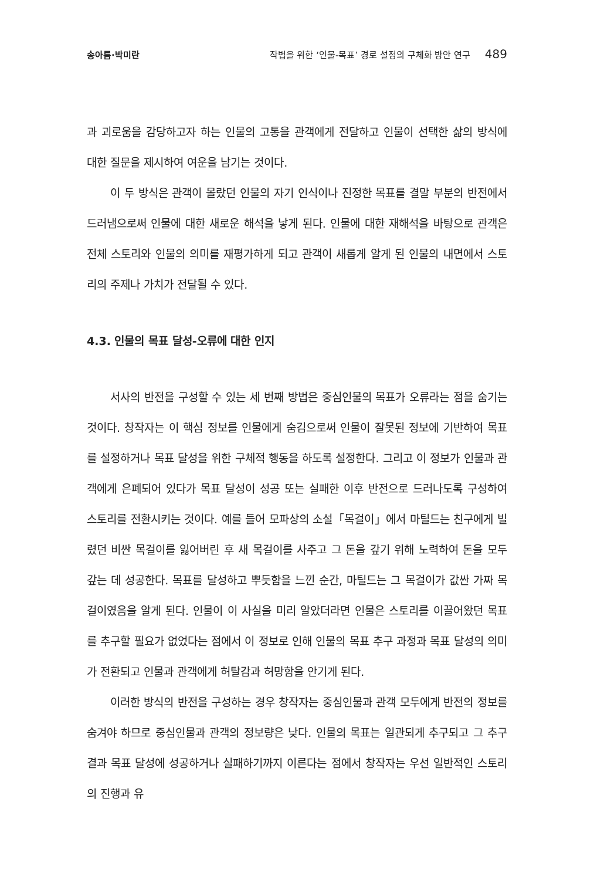송아름·박미란 작법을 위한 ‘인물-목표’ 경로 설정의 구체화 방안 연구 489
과 괴로움을 감당하고자 하는 인물의 고통을 관객에게 전달하고 인물이 선택한 삶의 방식에 대한 질문을 제시하여 여운을 남기는 것이다.
이 두 방식은 관객이 몰랐던 인물의 자기 인식이나 진정한 목표를 결말 부분의 반전에서 드러냄으로써 인물에 대한 새로운 해석을 낳게 된다. 인물에 대한 재해석을 바탕으로 관객은 전체 스토리와 인물의 의미를 재평가하게 되고 관객이 새롭게 알게 된 인물의 내면에서 스토리의 주제나 가치가 전달될 수 있다.
4.3. 인물의 목표 달성-오류에 대한 인지
서사의 반전을 구성할 수 있는 세 번째 방법은 중심인물의 목표가 오류라는 점을 숨기는 것이다. 창작자는 이 핵심 정보를 인물에게 숨김으로써 인물이 잘못된 정보에 기반하여 목표를 설정하거나 목표 달성을 위한 구체적 행동을 하도록 설정한다. 그리고 이 정보가 인물과 관객에게 은폐되어 있다가 목표 달성이 성공 또는 실패한 이후 반전으로 드러나도록 구성하여 스토리를 전환시키는 것이다. 예를 들어 모파상의 소설「목걸이」에서 마틸드는 친구에게 빌렸던 비싼 목걸이를 잃어버린 후 새 목걸이를 사주고 그 돈을 갚기 위해 노력하여 돈을 모두 갚는 데 성공한다. 목표를 달성하고 뿌듯함을 느낀 순간, 마틸드는 그 목걸이가 값싼 가짜 목걸이였음을 알게 된다. 인물이 이 사실을 미리 알았더라면 인물은 스토리를 이끌어왔던 목표를 추구할 필요가 없었다는 점에서 이 정보로 인해 인물의 목표 추구 과정과 목표 달성의 의미가 전환되고 인물과 관객에게 허탈감과 허망함을 안기게 된다.
이러한 방식의 반전을 구성하는 경우 창작자는 중심인물과 관객 모두에게 반전의 정보를 숨겨야 하므로 중심인물과 관객의 정보량은 낮다. 인물의 목표는 일관되게 추구되고 그 추구 결과 목표 달성에 성공하거나 실패하기까지 이른다는 점에서 창작자는 우선 일반적인 스토리의 진행과 유